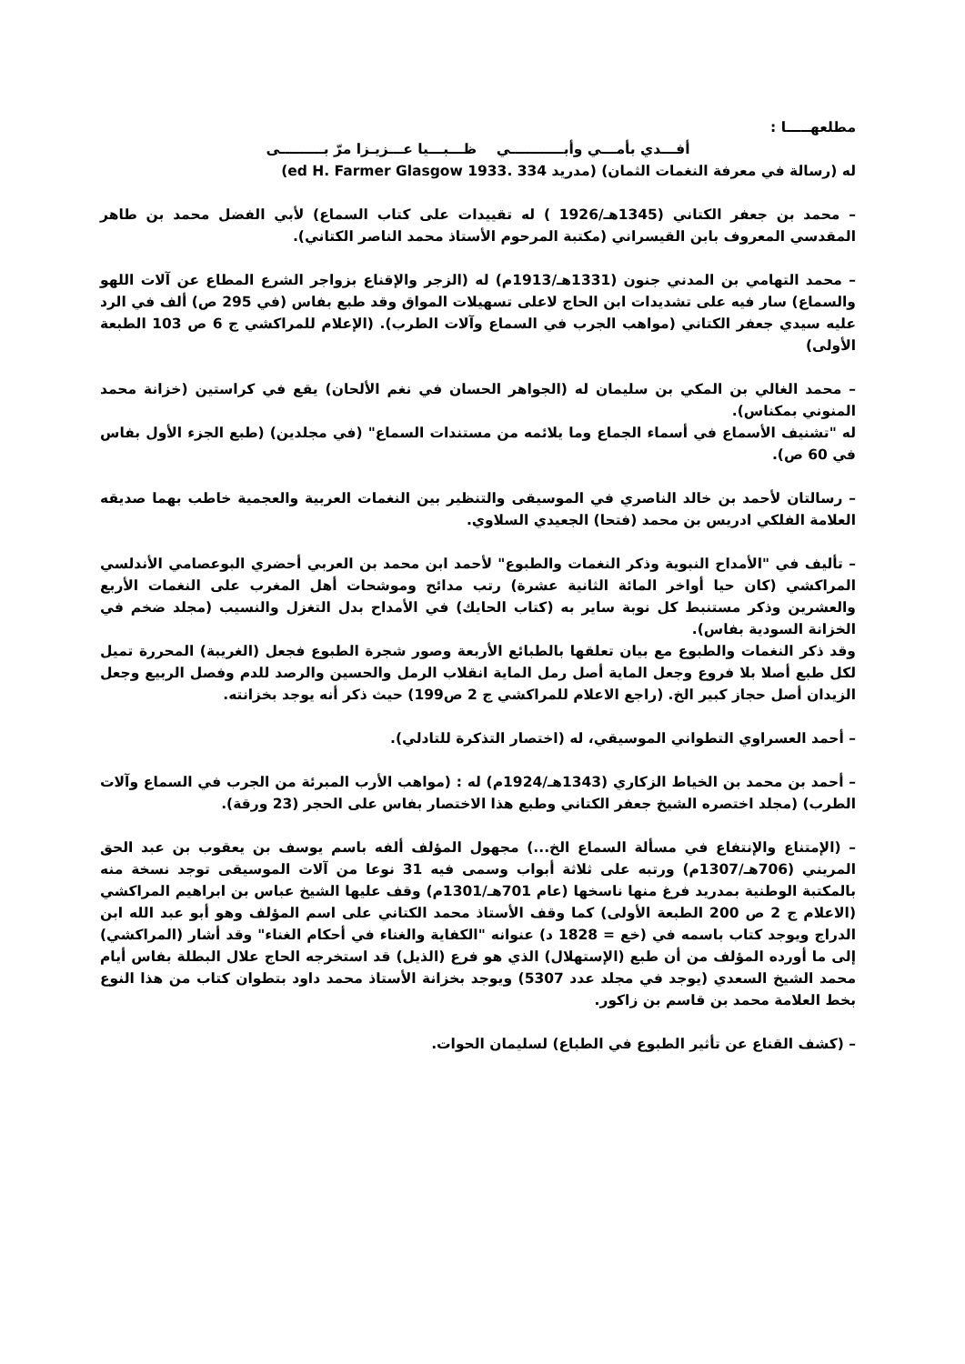مطلعهـــــا :
أفـــدي بأمـــي وأبـــــــــــي ظـــبـــيا عـــزيـزا مرّ بـــــــــى
له (رسالة في معرفة النغمات الثمان) (مدريد 334 .ed H. Farmer Glasgow 1933)
– محمد بن جعفر الكتاني (1345هـ/1926 ) له تقييدات على كتاب السماع) لأبي الفضل محمد بن طاهر المقدسي المعروف بابن القيسراني (مكتبة المرحوم الأستاذ محمد الناصر الكتاني).
– محمد التهامي بن المدني جنون (1331هـ/1913م) له (الزجر والإقناع بزواجر الشرع المطاع عن آلات اللهو والسماع) سار فيه على تشديدات ابن الحاج لاعلى تسهيلات المواق وقد طبع بفاس (في 295 ص) ألف في الرد عليه سيدي جعفر الكتاني (مواهب الجرب في السماع وآلات الطرب). (الإعلام للمراكشي ج 6 ص 103 الطبعة الأولى)
– محمد الغالي بن المكي بن سليمان له (الجواهر الحسان في نغم الألحان) يقع في كراستين (خزانة محمد المنوني بمكناس).
له "تشنيف الأسماع في أسماء الجماع وما يلائمه من مستندات السماع" (في مجلدين) (طبع الجزء الأول بفاس في 60 ص).
– رسالتان لأحمد بن خالد الناصري في الموسيقى والتنظير بين النغمات العربية والعجمية خاطب بهما صديقه العلامة الفلكي ادريس بن محمد (فتحا) الجعيدي السلاوي.
– تأليف في "الأمداح النبوية وذكر النغمات والطبوع" لأحمد ابن محمد بن العربي أحضري البوعصامي الأندلسي المراكشي (كان حيا أواخر المائة الثانية عشرة) رتب مدائح وموشحات أهل المغرب على النغمات الأربع والعشرين وذكر مستنبط كل نوبة ساير به (كتاب الحايك) في الأمداح بدل التغزل والنسيب (مجلد ضخم في الخزانة السودية بفاس).
وقد ذكر النغمات والطبوع مع بيان تعلقها بالطبائع الأربعة وصور شجرة الطبوع فجعل (الغريبة) المحررة تميل لكل طبع أصلا بلا فروع وجعل الماية أصل رمل الماية انقلاب الرمل والحسين والرصد للدم وفصل الربيع وجعل الزيدان أصل حجاز كبير الخ. (راجع الاعلام للمراكشي ج 2 ص199) حيث ذكر أنه يوجد بخزانته.
– أحمد العسراوي التطواني الموسيقي، له (اختصار التذكرة للتادلي).
– أحمد بن محمد بن الخياط الزكاري (1343هـ/1924م) له : (مواهب الأرب المبرئة من الجرب في السماع وآلات الطرب) (مجلد اختصره الشيخ جعفر الكتاني وطبع هذا الاختصار بفاس على الحجر (23 ورقة).
– (الإمتناع والإنتفاع في مسألة السماع الخ...) مجهول المؤلف ألفه باسم يوسف بن يعقوب بن عبد الحق المريني (706هـ/1307م) ورتبه على ثلاثة أبواب وسمى فيه 31 نوعا من آلات الموسيقى توجد نسخة منه بالمكتبة الوطنية بمدريد فرغ منها ناسخها (عام 701هـ/1301م) وقف عليها الشيخ عباس بن ابراهيم المراكشي (الاعلام ج 2 ص 200 الطبعة الأولى) كما وقف الأستاذ محمد الكتاني على اسم المؤلف وهو أبو عبد الله ابن الدراج ويوجد كتاب باسمه في (خع = 1828 د) عنوانه "الكفاية والغناء في أحكام الغناء" وقد أشار (المراكشي) إلى ما أورده المؤلف من أن طبع (الإستهلال) الذي هو فرع (الذيل) قد استخرجه الحاج علال البطلة بفاس أيام محمد الشيخ السعدي (يوجد في مجلد عدد 5307) ويوجد بخزانة الأستاذ محمد داود بتطوان كتاب من هذا النوع بخط العلامة محمد بن قاسم بن زاكور.
– (كشف القناع عن تأثير الطبوع في الطباع) لسليمان الحوات.